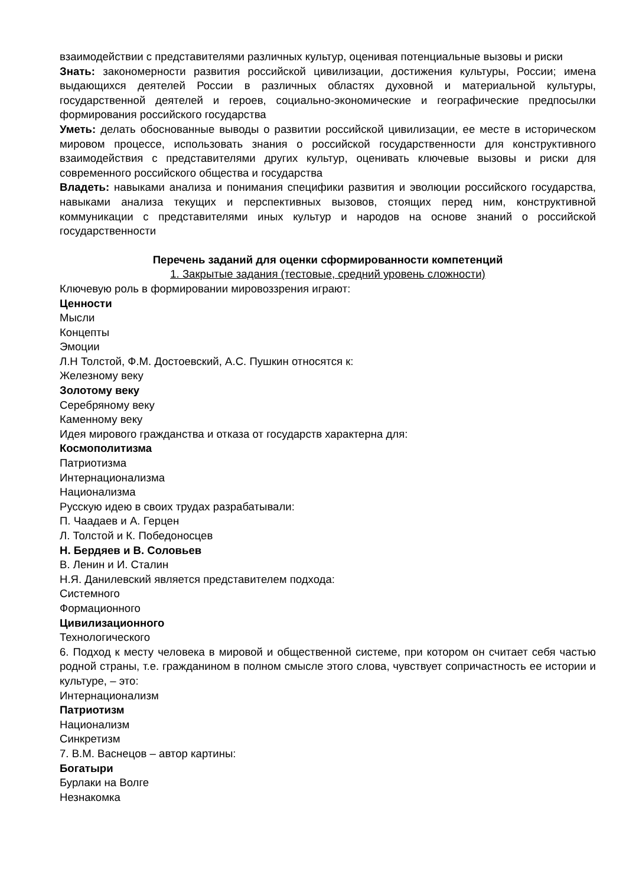взаимодействии с представителями различных культур, оценивая потенциальные вызовы и риски
Знать: закономерности развития российской цивилизации, достижения культуры, России; имена выдающихся деятелей России в различных областях духовной и материальной культуры, государственной деятелей и героев, социально-экономические и географические предпосылки формирования российского государства
Уметь: делать обоснованные выводы о развитии российской цивилизации, ее месте в историческом мировом процессе, использовать знания о российской государственности для конструктивного взаимодействия с представителями других культур, оценивать ключевые вызовы и риски для современного российского общества и государства
Владеть: навыками анализа и понимания специфики развития и эволюции российского государства, навыками анализа текущих и перспективных вызовов, стоящих перед ним, конструктивной коммуникации с представителями иных культур и народов на основе знаний о российской государственности
Перечень заданий для оценки сформированности компетенций
1. Закрытые задания (тестовые, средний уровень сложности)
Ключевую роль в формировании мировоззрения играют:
Ценности
Мысли
Концепты
Эмоции
Л.Н Толстой, Ф.М. Достоевский, А.С. Пушкин относятся к:
Железному веку
Золотому веку
Серебряному веку
Каменному веку
Идея мирового гражданства и отказа от государств характерна для:
Космополитизма
Патриотизма
Интернационализма
Национализма
Русскую идею в своих трудах разрабатывали:
П. Чаадаев и А. Герцен
Л. Толстой и К. Победоносцев
Н. Бердяев и В. Соловьев
В. Ленин и И. Сталин
Н.Я. Данилевский является представителем подхода:
Системного
Формационного
Цивилизационного
Технологического
6. Подход к месту человека в мировой и общественной системе, при котором он считает себя частью родной страны, т.е. гражданином в полном смысле этого слова, чувствует сопричастность ее истории и культуре, – это:
Интернационализм
Патриотизм
Национализм
Синкретизм
7. В.М. Васнецов – автор картины:
Богатыри
Бурлаки на Волге
Незнакомка